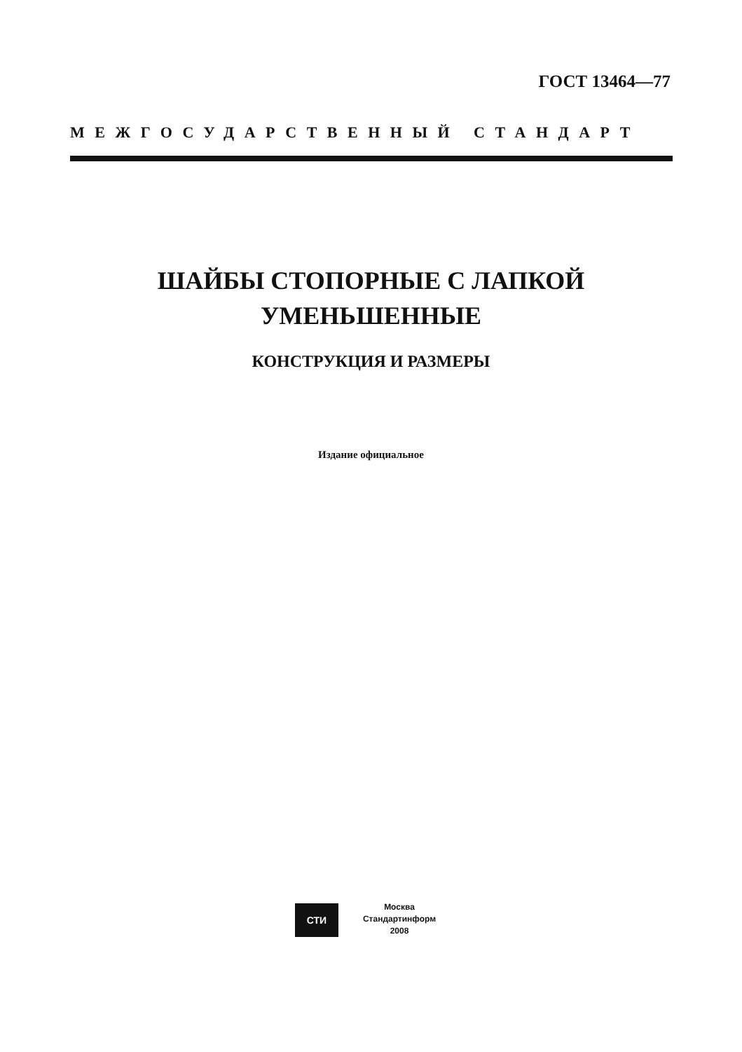ГОСТ 13464—77
МЕЖГОСУДАРСТВЕННЫЙ СТАНДАРТ
ШАЙБЫ СТОПОРНЫЕ С ЛАПКОЙ
УМЕНЬШЕННЫЕ
КОНСТРУКЦИЯ И РАЗМЕРЫ
Издание официальное
СТИ
Москва
Стандартинформ
2008